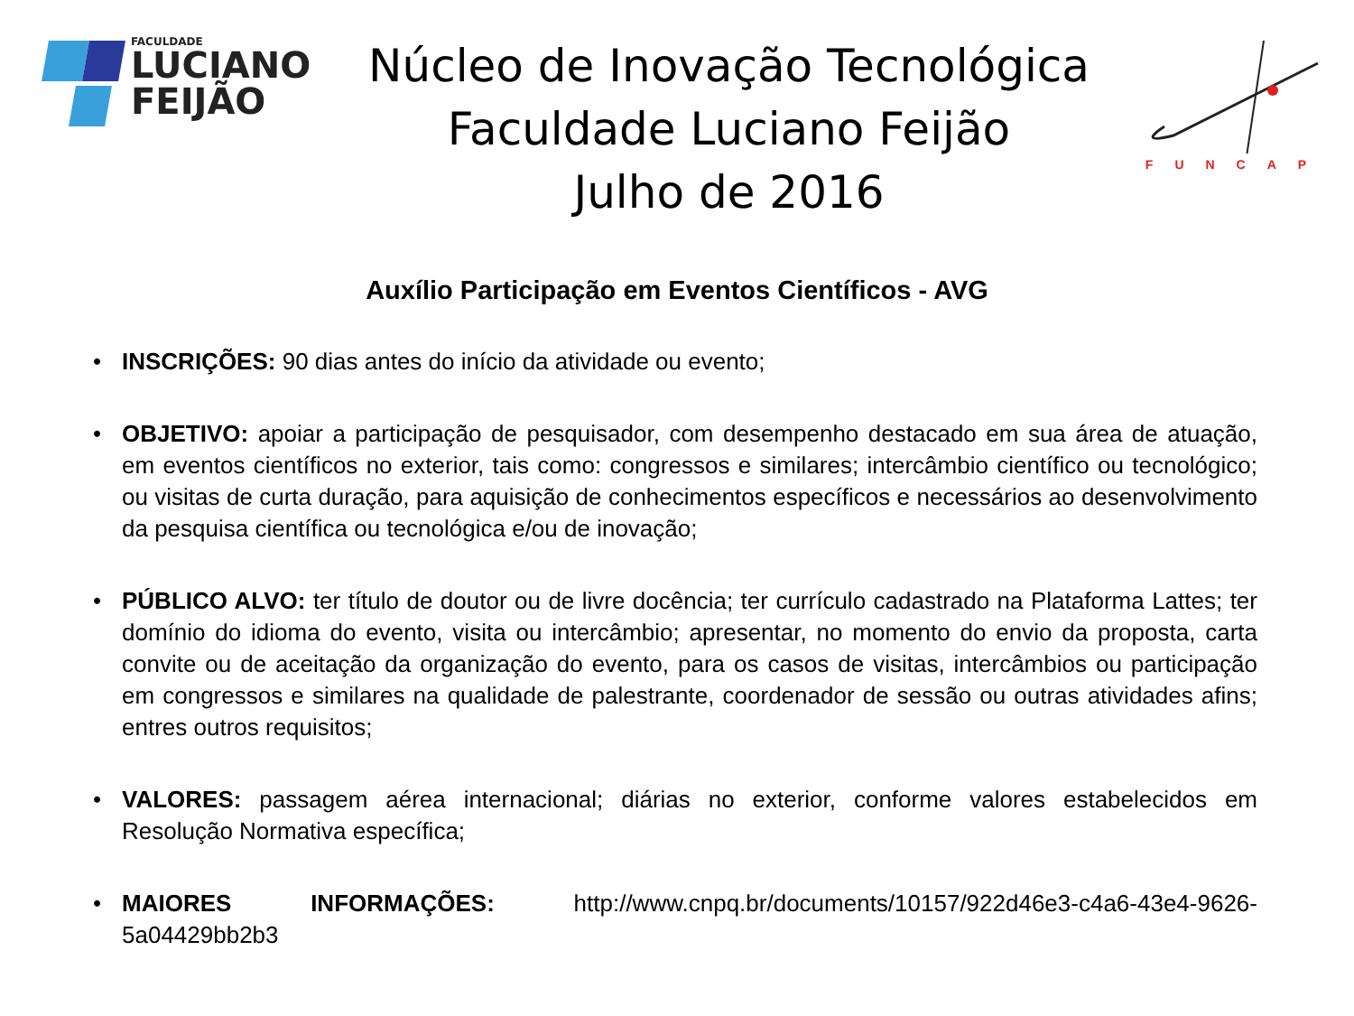FACULDADE
LUCIANO
FEIJÃO
Núcleo de Inovação Tecnológica
Faculdade Luciano Feijão
Julho de 2016
FUNCAP
Auxílio Participação em Eventos Científicos - AVG
• INSCRIÇÕES: 90 dias antes do início da atividade ou evento;
• OBJETIVO: apoiar a participação de pesquisador, com desempenho destacado em sua área de atuação, em eventos científicos no exterior, tais como: congressos e similares; intercâmbio científico ou tecnológico; ou visitas de curta duração, para aquisição de conhecimentos específicos e necessários ao desenvolvimento da pesquisa científica ou tecnológica e/ou de inovação;
• PÚBLICO ALVO: ter título de doutor ou de livre docência; ter currículo cadastrado na Plataforma Lattes; ter domínio do idioma do evento, visita ou intercâmbio; apresentar, no momento do envio da proposta, carta convite ou de aceitação da organização do evento, para os casos de visitas, intercâmbios ou participação em congressos e similares na qualidade de palestrante, coordenador de sessão ou outras atividades afins; entres outros requisitos;
• VALORES: passagem aérea internacional; diárias no exterior, conforme valores estabelecidos em Resolução Normativa específica;
• MAIORES INFORMAÇÕES: http://www.cnpq.br/documents/10157/922d46e3-c4a6-43e4-9626-5a04429bb2b3